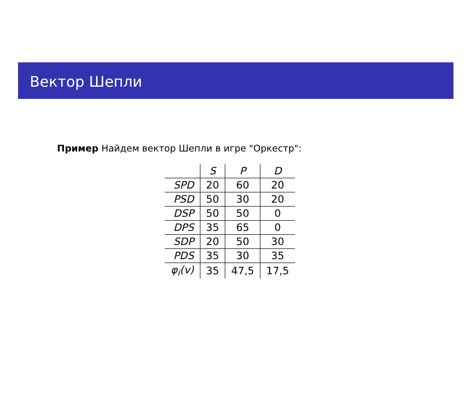Вектор Шепли
Пример Найдем вектор Шепли в игре "Оркестр":
| | S | P | D |
| --- | --- | --- | --- |
| SPD | 20 | 60 | 20 |
| PSD | 50 | 30 | 20 |
| DSP | 50 | 50 | 0 |
| DPS | 35 | 65 | 0 |
| SDP | 20 | 50 | 30 |
| PDS | 35 | 30 | 35 |
| φ<sub>i</sub>(v) | 35 | 47,5 | 17,5 |